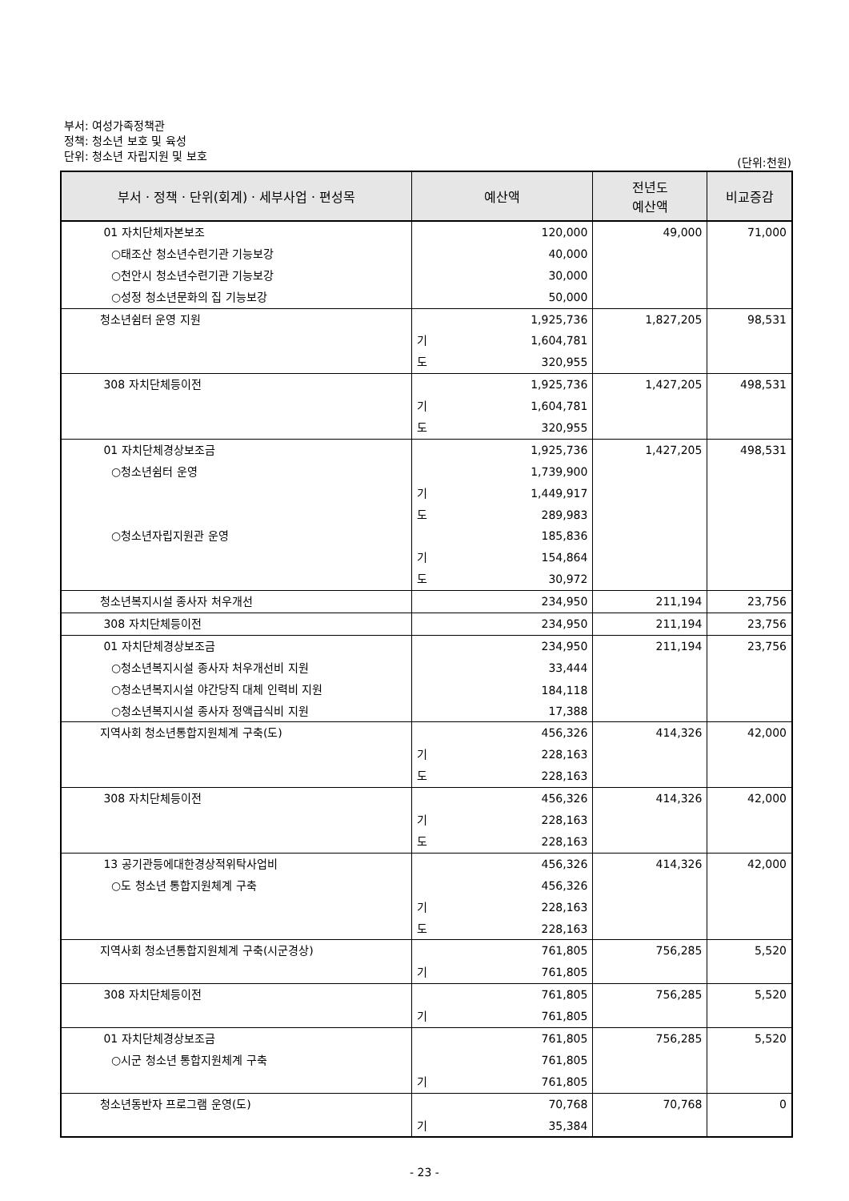부서: 여성가족정책관
정책: 청소년 보호 및 육성
단위: 청소년 자립지원 및 보호
(단위:천원)
| 부서ㆍ정책ㆍ단위(회계)ㆍ세부사업ㆍ편성목 | 예산액 | | 전년도 예산액 | 비교증감 |
| --- | --- | --- | --- | --- |
| 01 자치단체자본보조 | | 120,000 | 49,000 | 71,000 |
| ○태조산 청소년수련기관 기능보강 | | 40,000 | | |
| ○천안시 청소년수련기관 기능보강 | | 30,000 | | |
| ○성정 청소년문화의 집 기능보강 | | 50,000 | | |
| 청소년쉼터 운영 지원 | | 1,925,736 | 1,827,205 | 98,531 |
| | 기 | 1,604,781 | | |
| | 도 | 320,955 | | |
| 308 자치단체등이전 | | 1,925,736 | 1,427,205 | 498,531 |
| | 기 | 1,604,781 | | |
| | 도 | 320,955 | | |
| 01 자치단체경상보조금 | | 1,925,736 | 1,427,205 | 498,531 |
| ○청소년쉼터 운영 | | 1,739,900 | | |
| | 기 | 1,449,917 | | |
| | 도 | 289,983 | | |
| ○청소년자립지원관 운영 | | 185,836 | | |
| | 기 | 154,864 | | |
| | 도 | 30,972 | | |
| 청소년복지시설 종사자 처우개선 | | 234,950 | 211,194 | 23,756 |
| 308 자치단체등이전 | | 234,950 | 211,194 | 23,756 |
| 01 자치단체경상보조금 | | 234,950 | 211,194 | 23,756 |
| ○청소년복지시설 종사자 처우개선비 지원 | | 33,444 | | |
| ○청소년복지시설 야간당직 대체 인력비 지원 | | 184,118 | | |
| ○청소년복지시설 종사자 정액급식비 지원 | | 17,388 | | |
| 지역사회 청소년통합지원체계 구축(도) | | 456,326 | 414,326 | 42,000 |
| | 기 | 228,163 | | |
| | 도 | 228,163 | | |
| 308 자치단체등이전 | | 456,326 | 414,326 | 42,000 |
| | 기 | 228,163 | | |
| | 도 | 228,163 | | |
| 13 공기관등에대한경상적위탁사업비 | | 456,326 | 414,326 | 42,000 |
| ○도 청소년 통합지원체계 구축 | | 456,326 | | |
| | 기 | 228,163 | | |
| | 도 | 228,163 | | |
| 지역사회 청소년통합지원체계 구축(시군경상) | | 761,805 | 756,285 | 5,520 |
| | 기 | 761,805 | | |
| 308 자치단체등이전 | | 761,805 | 756,285 | 5,520 |
| | 기 | 761,805 | | |
| 01 자치단체경상보조금 | | 761,805 | 756,285 | 5,520 |
| ○시군 청소년 통합지원체계 구축 | | 761,805 | | |
| | 기 | 761,805 | | |
| 청소년동반자 프로그램 운영(도) | | 70,768 | 70,768 | 0 |
| | 기 | 35,384 | | |
- 23 -